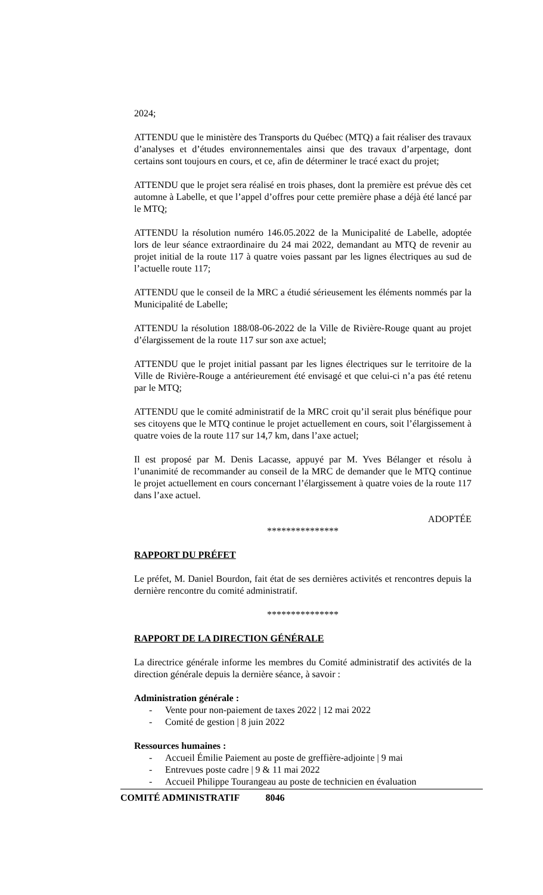2024;
ATTENDU que le ministère des Transports du Québec (MTQ) a fait réaliser des travaux d’analyses et d’études environnementales ainsi que des travaux d’arpentage, dont certains sont toujours en cours, et ce, afin de déterminer le tracé exact du projet;
ATTENDU que le projet sera réalisé en trois phases, dont la première est prévue dès cet automne à Labelle, et que l’appel d’offres pour cette première phase a déjà été lancé par le MTQ;
ATTENDU la résolution numéro 146.05.2022 de la Municipalité de Labelle, adoptée lors de leur séance extraordinaire du 24 mai 2022, demandant au MTQ de revenir au projet initial de la route 117 à quatre voies passant par les lignes électriques au sud de l’actuelle route 117;
ATTENDU que le conseil de la MRC a étudié sérieusement les éléments nommés par la Municipalité de Labelle;
ATTENDU la résolution 188/08-06-2022 de la Ville de Rivière-Rouge quant au projet d’élargissement de la route 117 sur son axe actuel;
ATTENDU que le projet initial passant par les lignes électriques sur le territoire de la Ville de Rivière-Rouge a antérieurement été envisagé et que celui-ci n’a pas été retenu par le MTQ;
ATTENDU que le comité administratif de la MRC croit qu’il serait plus bénéfique pour ses citoyens que le MTQ continue le projet actuellement en cours, soit l’élargissement à quatre voies de la route 117 sur 14,7 km, dans l’axe actuel;
Il est proposé par M. Denis Lacasse, appuyé par M. Yves Bélanger et résolu à l’unanimité de recommander au conseil de la MRC de demander que le MTQ continue le projet actuellement en cours concernant l’élargissement à quatre voies de la route 117 dans l’axe actuel.
ADOPTÉE
***************
RAPPORT DU PRÉFET
Le préfet, M. Daniel Bourdon, fait état de ses dernières activités et rencontres depuis la dernière rencontre du comité administratif.
***************
RAPPORT DE LA DIRECTION GÉNÉRALE
La directrice générale informe les membres du Comité administratif des activités de la direction générale depuis la dernière séance, à savoir :
Administration générale :
- Vente pour non-paiement de taxes 2022 | 12 mai 2022
- Comité de gestion | 8 juin 2022
Ressources humaines :
- Accueil Émilie Paiement au poste de greffière-adjointe | 9 mai
- Entrevues poste cadre | 9 & 11 mai 2022
- Accueil Philippe Tourangeau au poste de technicien en évaluation
COMITÉ ADMINISTRATIF 8046